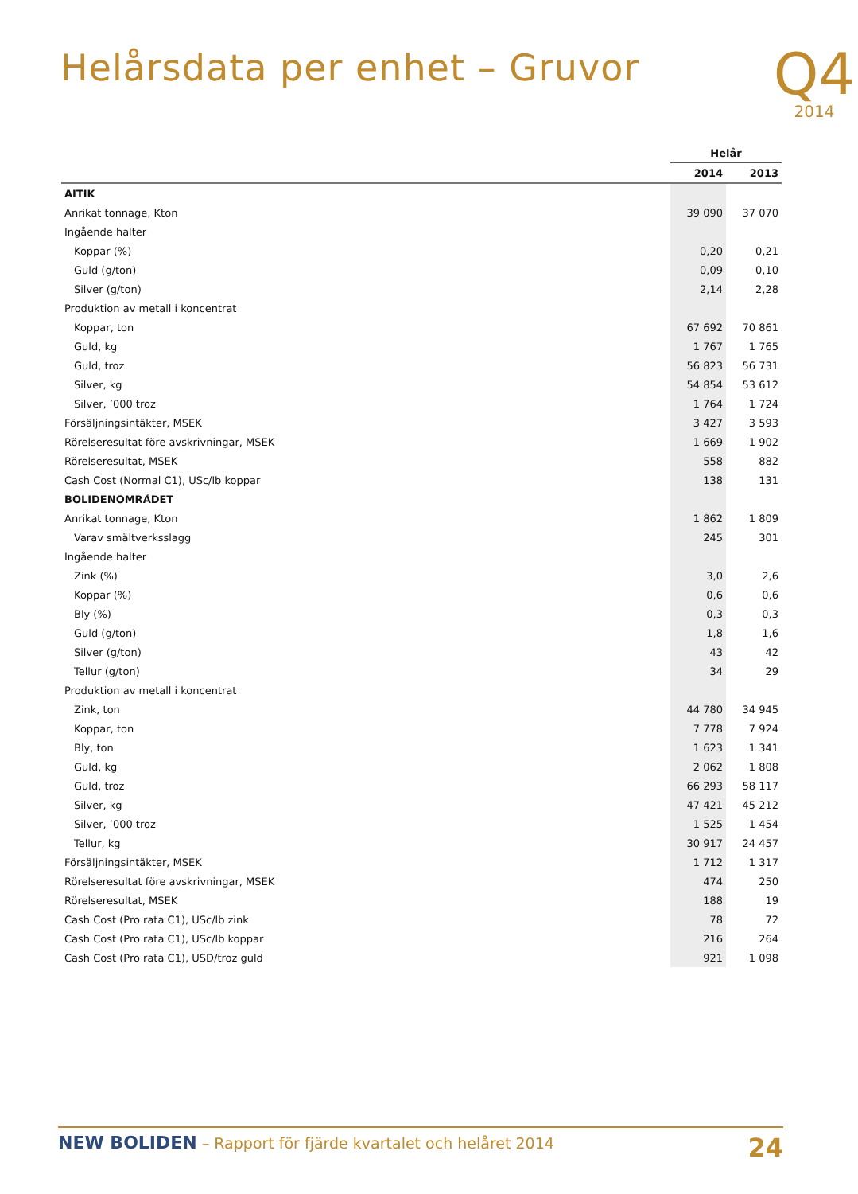Helårsdata per enhet – Gruvor
Q4
2014
| | Helår | |
| --- | --- | --- |
| | 2014 | 2013 |
| AITIK | | |
| Anrikat tonnage, Kton | 39 090 | 37 070 |
| Ingående halter | | |
| Koppar (%) | 0,20 | 0,21 |
| Guld (g/ton) | 0,09 | 0,10 |
| Silver (g/ton) | 2,14 | 2,28 |
| Produktion av metall i koncentrat | | |
| Koppar, ton | 67 692 | 70 861 |
| Guld, kg | 1 767 | 1 765 |
| Guld, troz | 56 823 | 56 731 |
| Silver, kg | 54 854 | 53 612 |
| Silver, ’000 troz | 1 764 | 1 724 |
| Försäljningsintäkter, MSEK | 3 427 | 3 593 |
| Rörelseresultat före avskrivningar, MSEK | 1 669 | 1 902 |
| Rörelseresultat, MSEK | 558 | 882 |
| Cash Cost (Normal C1), USc/lb koppar | 138 | 131 |
| BOLIDENOMRÅDET | | |
| Anrikat tonnage, Kton | 1 862 | 1 809 |
| Varav smältverksslagg | 245 | 301 |
| Ingående halter | | |
| Zink (%) | 3,0 | 2,6 |
| Koppar (%) | 0,6 | 0,6 |
| Bly (%) | 0,3 | 0,3 |
| Guld (g/ton) | 1,8 | 1,6 |
| Silver (g/ton) | 43 | 42 |
| Tellur (g/ton) | 34 | 29 |
| Produktion av metall i koncentrat | | |
| Zink, ton | 44 780 | 34 945 |
| Koppar, ton | 7 778 | 7 924 |
| Bly, ton | 1 623 | 1 341 |
| Guld, kg | 2 062 | 1 808 |
| Guld, troz | 66 293 | 58 117 |
| Silver, kg | 47 421 | 45 212 |
| Silver, ’000 troz | 1 525 | 1 454 |
| Tellur, kg | 30 917 | 24 457 |
| Försäljningsintäkter, MSEK | 1 712 | 1 317 |
| Rörelseresultat före avskrivningar, MSEK | 474 | 250 |
| Rörelseresultat, MSEK | 188 | 19 |
| Cash Cost (Pro rata C1), USc/lb zink | 78 | 72 |
| Cash Cost (Pro rata C1), USc/lb koppar | 216 | 264 |
| Cash Cost (Pro rata C1), USD/troz guld | 921 | 1 098 |
NEW BOLIDEN – Rapport för fjärde kvartalet och helåret 2014
24